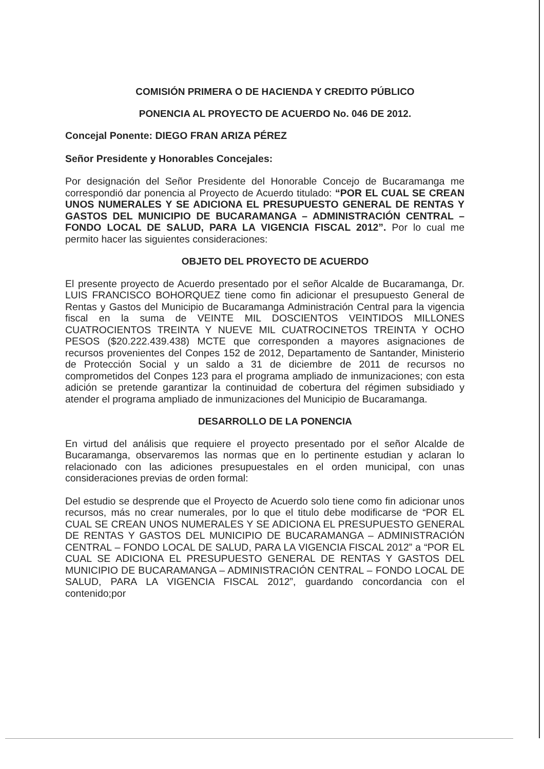COMISIÓN PRIMERA O DE HACIENDA Y CREDITO PÚBLICO
PONENCIA AL PROYECTO DE ACUERDO No. 046 DE 2012.
Concejal Ponente: DIEGO FRAN ARIZA PÉREZ
Señor Presidente y Honorables Concejales:
Por designación del Señor Presidente del Honorable Concejo de Bucaramanga me correspondió dar ponencia al Proyecto de Acuerdo titulado: “POR EL CUAL SE CREAN UNOS NUMERALES Y SE ADICIONA EL PRESUPUESTO GENERAL DE RENTAS Y GASTOS DEL MUNICIPIO DE BUCARAMANGA – ADMINISTRACIÓN CENTRAL – FONDO LOCAL DE SALUD, PARA LA VIGENCIA FISCAL 2012”. Por lo cual me permito hacer las siguientes consideraciones:
OBJETO DEL PROYECTO DE ACUERDO
El presente proyecto de Acuerdo presentado por el señor Alcalde de Bucaramanga, Dr. LUIS FRANCISCO BOHORQUEZ tiene como fin adicionar el presupuesto General de Rentas y Gastos del Municipio de Bucaramanga Administración Central para la vigencia fiscal en la suma de VEINTE MIL DOSCIENTOS VEINTIDOS MILLONES CUATROCIENTOS TREINTA Y NUEVE MIL CUATROCINETOS TREINTA Y OCHO PESOS ($20.222.439.438) MCTE que corresponden a mayores asignaciones de recursos provenientes del Conpes 152 de 2012, Departamento de Santander, Ministerio de Protección Social y un saldo a 31 de diciembre de 2011 de recursos no comprometidos del Conpes 123 para el programa ampliado de inmunizaciones; con esta adición se pretende garantizar la continuidad de cobertura del régimen subsidiado y atender el programa ampliado de inmunizaciones del Municipio de Bucaramanga.
DESARROLLO DE LA PONENCIA
En virtud del análisis que requiere el proyecto presentado por el señor Alcalde de Bucaramanga, observaremos las normas que en lo pertinente estudian y aclaran lo relacionado con las adiciones presupuestales en el orden municipal, con unas consideraciones previas de orden formal:
Del estudio se desprende que el Proyecto de Acuerdo solo tiene como fin adicionar unos recursos, más no crear numerales, por lo que el titulo debe modificarse de “POR EL CUAL SE CREAN UNOS NUMERALES Y SE ADICIONA EL PRESUPUESTO GENERAL DE RENTAS Y GASTOS DEL MUNICIPIO DE BUCARAMANGA – ADMINISTRACIÓN CENTRAL – FONDO LOCAL DE SALUD, PARA LA VIGENCIA FISCAL 2012” a “POR EL CUAL SE ADICIONA EL PRESUPUESTO GENERAL DE RENTAS Y GASTOS DEL MUNICIPIO DE BUCARAMANGA – ADMINISTRACIÓN CENTRAL – FONDO LOCAL DE SALUD, PARA LA VIGENCIA FISCAL 2012”, guardando concordancia con el contenido;por